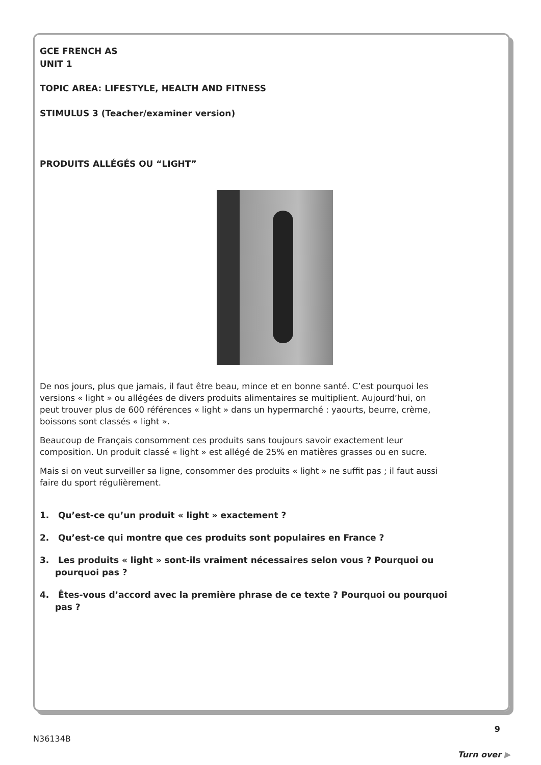GCE FRENCH AS
UNIT 1
TOPIC AREA: LIFESTYLE, HEALTH AND FITNESS
STIMULUS 3 (Teacher/examiner version)
PRODUITS ALLÉGÉS OU “LIGHT”
De nos jours, plus que jamais, il faut être beau, mince et en bonne santé. C’est pourquoi les versions « light » ou allégées de divers produits alimentaires se multiplient. Aujourd’hui, on peut trouver plus de 600 références « light » dans un hypermarché : yaourts, beurre, crème, boissons sont classés « light ».
Beaucoup de Français consomment ces produits sans toujours savoir exactement leur composition. Un produit classé « light » est allégé de 25% en matières grasses ou en sucre.
Mais si on veut surveiller sa ligne, consommer des produits « light » ne suffit pas ; il faut aussi faire du sport régulièrement.
1. Qu’est-ce qu’un produit « light » exactement ?
2. Qu’est-ce qui montre que ces produits sont populaires en France ?
3. Les produits « light » sont-ils vraiment nécessaires selon vous ? Pourquoi ou pourquoi pas ?
4. Êtes-vous d’accord avec la première phrase de ce texte ? Pourquoi ou pourquoi pas ?
9
N36134B
Turn over ▶